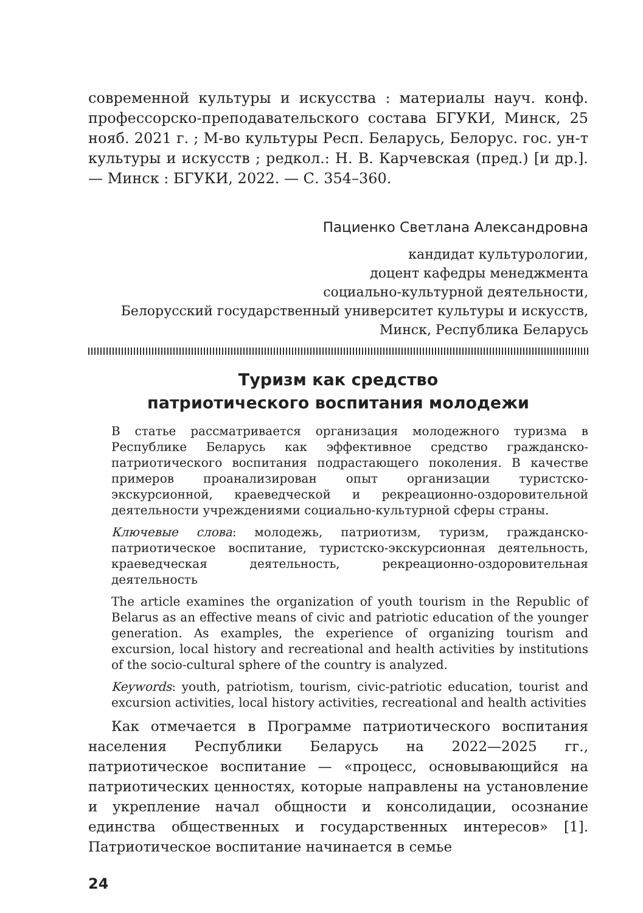современной культуры и искусства : материалы науч. конф. профессорско-преподавательского состава БГУКИ, Минск, 25 нояб. 2021 г. ; М-во культуры Респ. Беларусь, Белорус. гос. ун-т культуры и искусств ; редкол.: Н. В. Карчевская (пред.) [и др.]. — Минск : БГУКИ, 2022. — С. 354–360.
Пациенко Светлана Александровна
кандидат культурологии,
доцент кафедры менеджмента
социально-культурной деятельности,
Белорусский государственный университет культуры и искусств,
Минск, Республика Беларусь
Туризм как средство
патриотического воспитания молодежи
В статье рассматривается организация молодежного туризма в Республике Беларусь как эффективное средство гражданско-патриотического воспитания подрастающего поколения. В качестве примеров проанализирован опыт организации туристско-экскурсионной, краеведческой и рекреационно-оздоровительной деятельности учреждениями социально-культурной сферы страны.
Ключевые слова: молодежь, патриотизм, туризм, гражданско-патриотическое воспитание, туристско-экскурсионная деятельность, краеведческая деятельность, рекреационно-оздоровительная деятельность
The article examines the organization of youth tourism in the Republic of Belarus as an effective means of civic and patriotic education of the younger generation. As examples, the experience of organizing tourism and excursion, local history and recreational and health activities by institutions of the socio-cultural sphere of the country is analyzed.
Keywords: youth, patriotism, tourism, civic-patriotic education, tourist and excursion activities, local history activities, recreational and health activities
Как отмечается в Программе патриотического воспитания населения Республики Беларусь на 2022—2025 гг., патриотическое воспитание — «процесс, основывающийся на патриотических ценностях, которые направлены на установление и укрепление начал общности и консолидации, осознание единства общественных и государственных интересов» [1]. Патриотическое воспитание начинается в семье
24